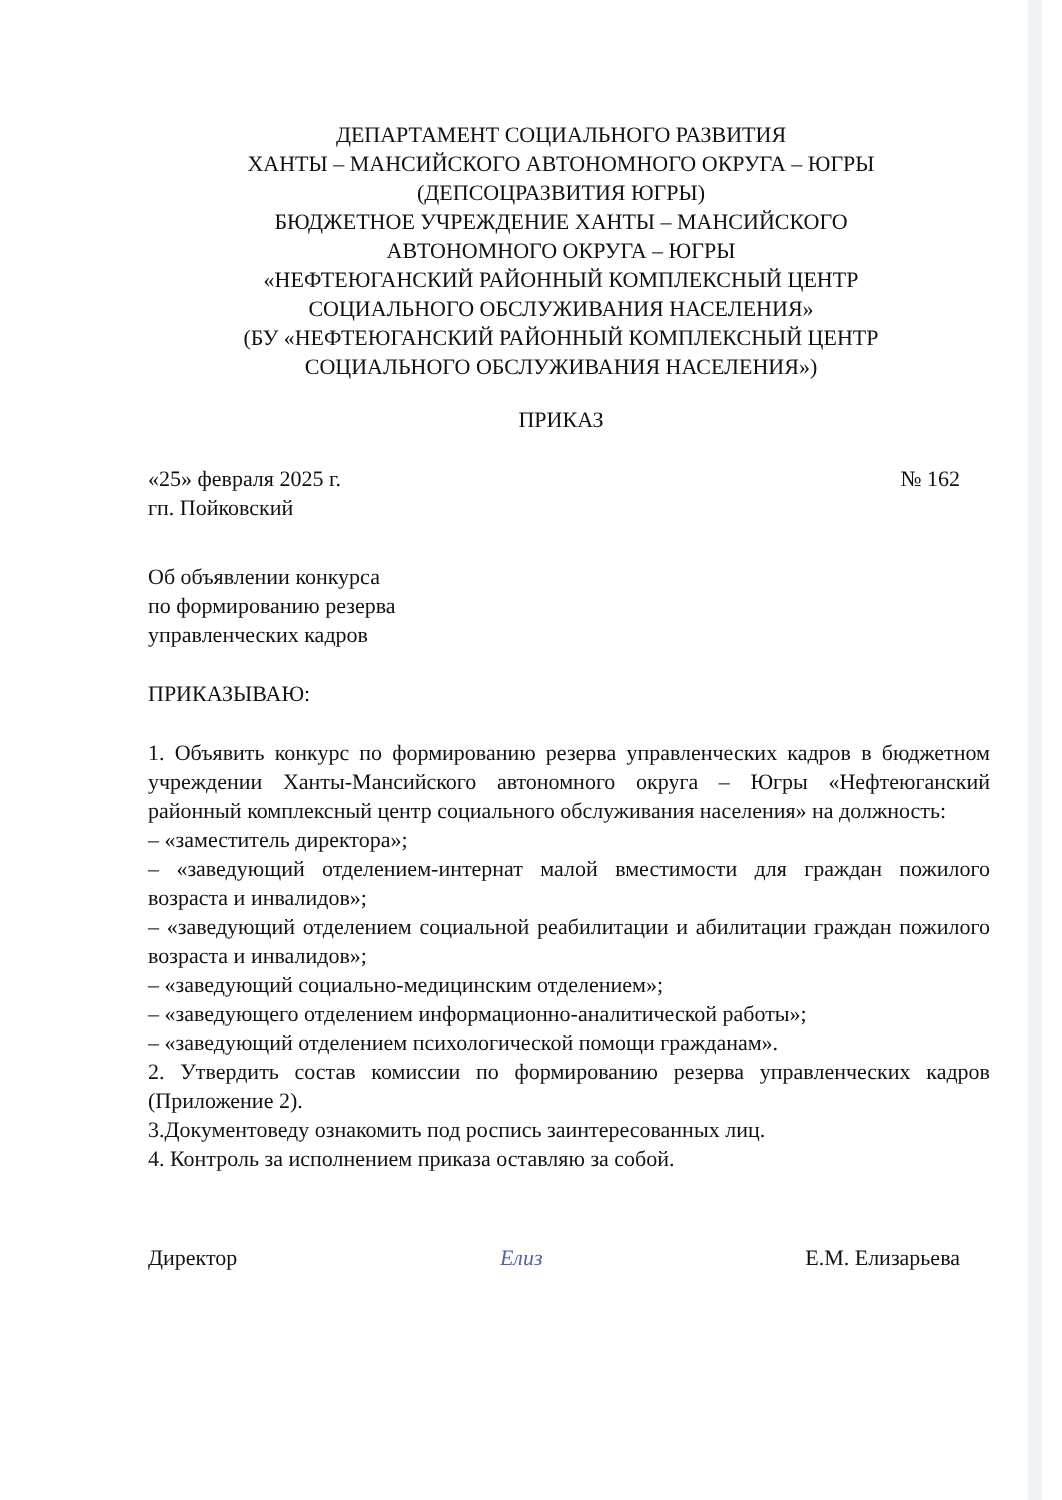ДЕПАРТАМЕНТ СОЦИАЛЬНОГО РАЗВИТИЯ
ХАНТЫ – МАНСИЙСКОГО АВТОНОМНОГО ОКРУГА – ЮГРЫ
(ДЕПСОЦРАЗВИТИЯ ЮГРЫ)
БЮДЖЕТНОЕ УЧРЕЖДЕНИЕ ХАНТЫ – МАНСИЙСКОГО
АВТОНОМНОГО ОКРУГА – ЮГРЫ
«НЕФТЕЮГАНСКИЙ РАЙОННЫЙ КОМПЛЕКСНЫЙ ЦЕНТР
СОЦИАЛЬНОГО ОБСЛУЖИВАНИЯ НАСЕЛЕНИЯ»
(БУ «НЕФТЕЮГАНСКИЙ РАЙОННЫЙ КОМПЛЕКСНЫЙ ЦЕНТР
СОЦИАЛЬНОГО ОБСЛУЖИВАНИЯ НАСЕЛЕНИЯ»)
ПРИКАЗ
«25» февраля 2025 г.
гп. Пойковский
№ 162
Об объявлении конкурса
по формированию резерва
управленческих кадров
ПРИКАЗЫВАЮ:
1. Объявить конкурс по формированию резерва управленческих кадров в бюджетном учреждении Ханты-Мансийского автономного округа – Югры «Нефтеюганский районный комплексный центр социального обслуживания населения» на должность:
– «заместитель директора»;
– «заведующий отделением-интернат малой вместимости для граждан пожилого возраста и инвалидов»;
– «заведующий отделением социальной реабилитации и абилитации граждан пожилого возраста и инвалидов»;
– «заведующий социально-медицинским отделением»;
– «заведующего отделением информационно-аналитической работы»;
– «заведующий отделением психологической помощи гражданам».
2. Утвердить состав комиссии по формированию резерва управленческих кадров (Приложение 2).
3.Документоведу ознакомить под роспись заинтересованных лиц.
4. Контроль за исполнением приказа оставляю за собой.
Директор Елиз Е.М. Елизарьева